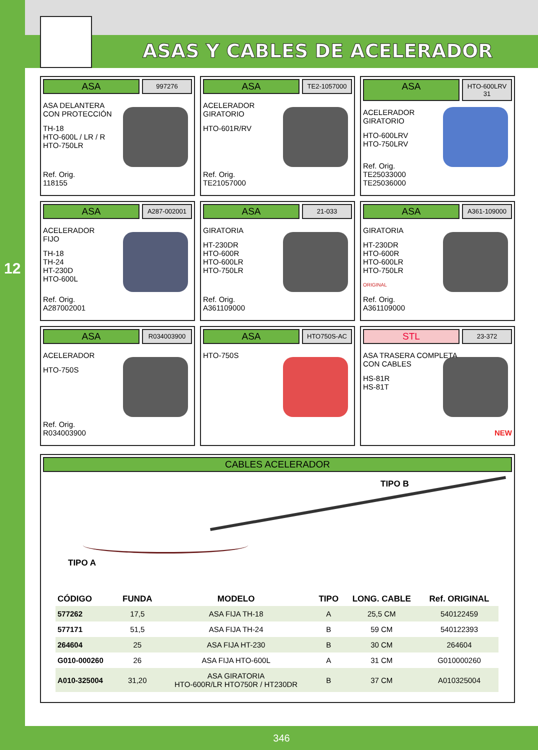12
ASAS Y CABLES DE ACELERADOR
ASA
997276
ASA DELANTERA
CON PROTECCIÓN
TH-18
HTO-600L / LR / R
HTO-750LR
Ref. Orig.
118155
ASA
TE2-1057000
ACELERADOR
GIRATORIO
HTO-601R/RV
Ref. Orig.
TE21057000
ASA
HTO-600LRV 31
ACELERADOR
GIRATORIO
HTO-600LRV
HTO-750LRV
Ref. Orig.
TE25033000
TE25036000
ASA
A287-002001
ACELERADOR
FIJO
TH-18
TH-24
HT-230D
HTO-600L
Ref. Orig.
A287002001
ASA
21-033
GIRATORIA
HT-230DR
HTO-600R
HTO-600LR
HTO-750LR
Ref. Orig.
A361109000
ASA
A361-109000
GIRATORIA
HT-230DR
HTO-600R
HTO-600LR
HTO-750LR
ORIGINAL
Ref. Orig.
A361109000
ASA
R034003900
ACELERADOR
HTO-750S
Ref. Orig.
R034003900
ASA
HTO750S-AC
HTO-750S
STL
23-372
ASA TRASERA COMPLETA
CON CABLES
HS-81R
HS-81T
NEW
CABLES ACELERADOR
TIPO B
TIPO A
| CÓDIGO | FUNDA | MODELO | TIPO | LONG. CABLE | Ref. ORIGINAL |
| --- | --- | --- | --- | --- | --- |
| 577262 | 17,5 | ASA FIJA TH-18 | A | 25,5 CM | 540122459 |
| 577171 | 51,5 | ASA FIJA TH-24 | B | 59 CM | 540122393 |
| 264604 | 25 | ASA FIJA HT-230 | B | 30 CM | 264604 |
| G010-000260 | 26 | ASA FIJA HTO-600L | A | 31 CM | G010000260 |
| A010-325004 | 31,20 | ASA GIRATORIA HTO-600R/LR HTO750R / HT230DR | B | 37 CM | A010325004 |
346